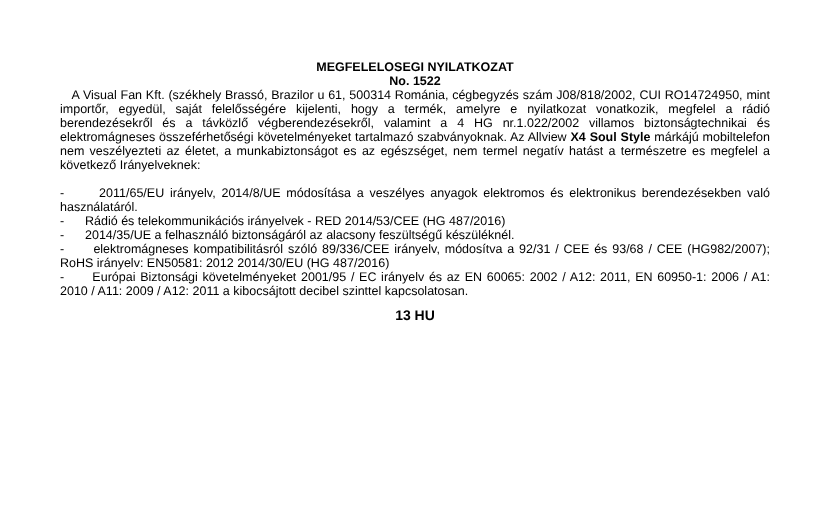MEGFELELOSEGI NYILATKOZAT
No. 1522
A Visual Fan Kft. (székhely Brassó, Brazilor u 61, 500314 Románia, cégbegyzés szám J08/818/2002, CUI RO14724950, mint importőr, egyedül, saját felelősségére kijelenti, hogy a termék, amelyre e nyilatkozat vonatkozik, megfelel a rádió berendezésekről és a távközlő végberendezésekről, valamint a 4 HG nr.1.022/2002 villamos biztonságtechnikai és elektromágneses összeférhetőségi követelményeket tartalmazó szabványoknak. Az Allview X4 Soul Style márkájú mobiltelefon nem veszélyezteti az életet, a munkabiztonságot es az egészséget, nem termel negatív hatást a természetre es megfelel a következő Irányelveknek:
- 2011/65/EU irányelv, 2014/8/UE módosítása a veszélyes anyagok elektromos és elektronikus berendezésekben való használatáról.
- Rádió és telekommunikációs irányelvek - RED 2014/53/CEE (HG 487/2016)
- 2014/35/UE a felhasználó biztonságáról az alacsony feszültségű készüléknél.
- elektromágneses kompatibilitásról szóló 89/336/CEE irányelv, módosítva a 92/31 / CEE és 93/68 / CEE (HG982/2007); RoHS irányelv: EN50581: 2012 2014/30/EU (HG 487/2016)
- Európai Biztonsági követelményeket 2001/95 / EC irányelv és az EN 60065: 2002 / A12: 2011, EN 60950-1: 2006 / A1: 2010 / A11: 2009 / A12: 2011 a kibocsájtott decibel szinttel kapcsolatosan.
13 HU